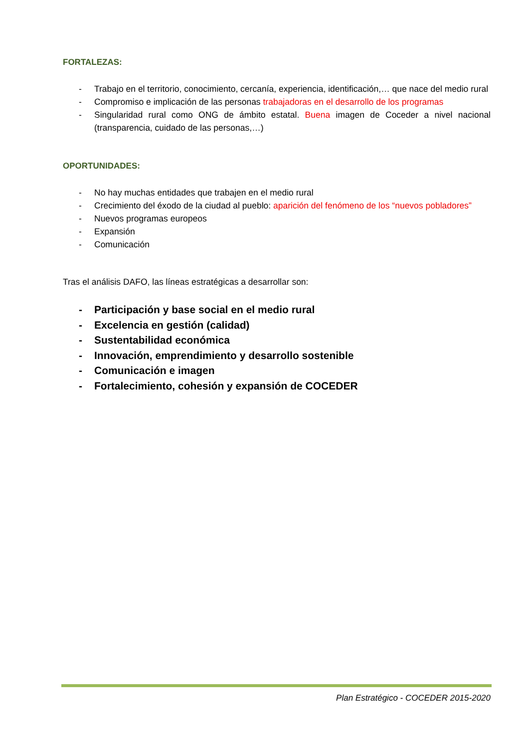FORTALEZAS:
- Trabajo en el territorio, conocimiento, cercanía, experiencia, identificación,… que nace del medio rural
- Compromiso e implicación de las personas trabajadoras en el desarrollo de los programas
- Singularidad rural como ONG de ámbito estatal. Buena imagen de Coceder a nivel nacional (transparencia, cuidado de las personas,…)
OPORTUNIDADES:
- No hay muchas entidades que trabajen en el medio rural
- Crecimiento del éxodo de la ciudad al pueblo: aparición del fenómeno de los “nuevos pobladores”
- Nuevos programas europeos
- Expansión
- Comunicación
Tras el análisis DAFO, las líneas estratégicas a desarrollar son:
- Participación y base social en el medio rural
- Excelencia en gestión (calidad)
- Sustentabilidad económica
- Innovación, emprendimiento y desarrollo sostenible
- Comunicación e imagen
- Fortalecimiento, cohesión y expansión de COCEDER
Plan Estratégico - COCEDER 2015-2020